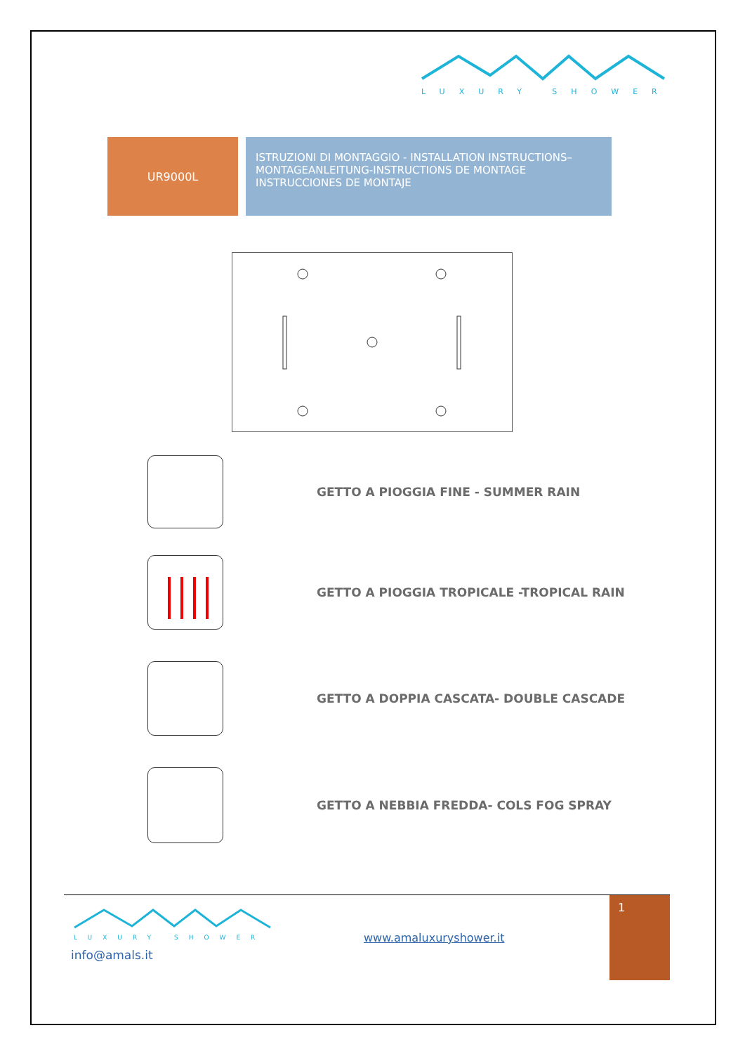LUXURY SHOWER
UR9000L
ISTRUZIONI DI MONTAGGIO - INSTALLATION INSTRUCTIONS– MONTAGEANLEITUNG-INSTRUCTIONS DE MONTAGE INSTRUCCIONES DE MONTAJE
GETTO A PIOGGIA FINE - SUMMER RAIN
GETTO A PIOGGIA TROPICALE -TROPICAL RAIN
GETTO A DOPPIA CASCATA- DOUBLE CASCADE
GETTO A NEBBIA FREDDA- COLS FOG SPRAY
LUXURY SHOWER
info@amals.it
www.amaluxuryshower.it
1